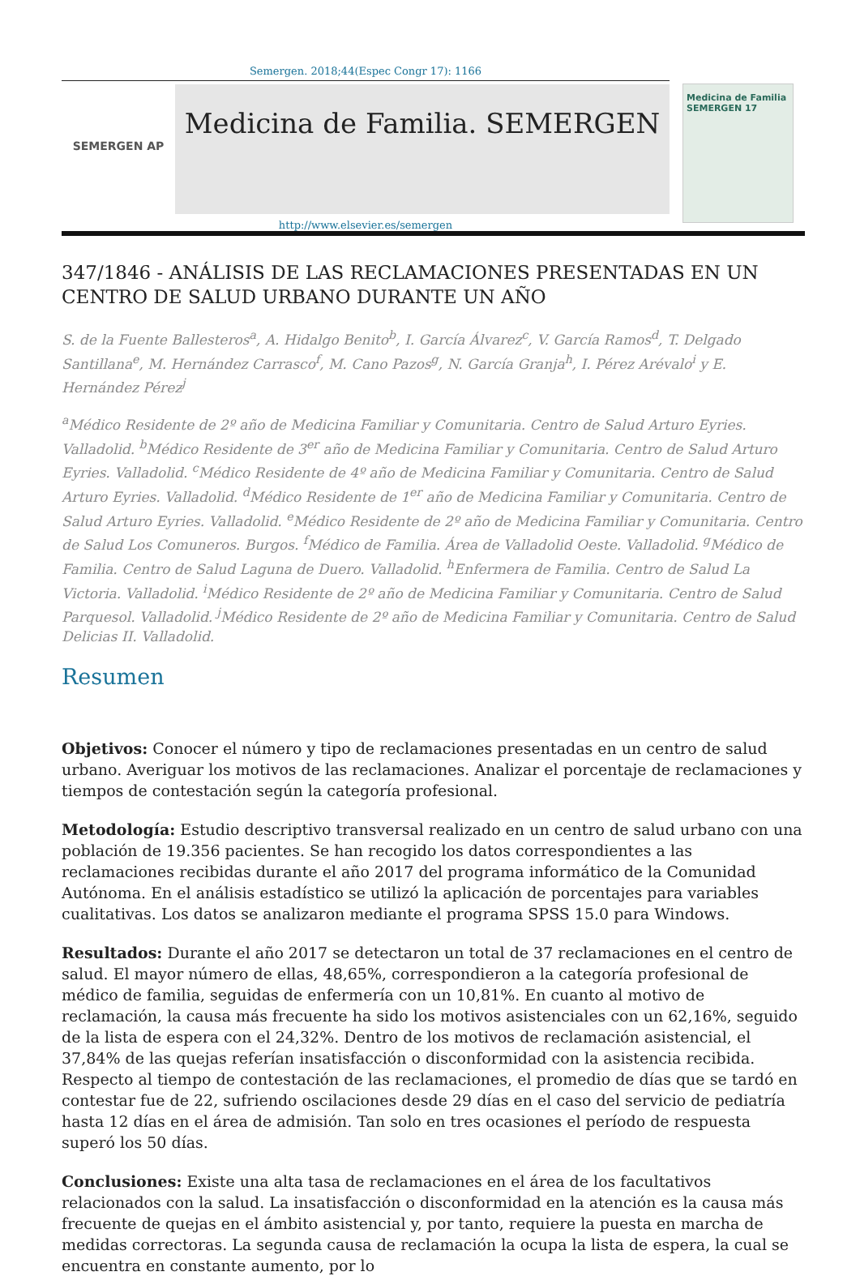Semergen. 2018;44(Espec Congr 17): 1166
SEMERGEN AP
Medicina de Familia. SEMERGEN
Medicina de Familia
SEMERGEN 17
http://www.elsevier.es/semergen
347/1846 - ANÁLISIS DE LAS RECLAMACIONES PRESENTADAS EN UN CENTRO DE SALUD URBANO DURANTE UN AÑO
S. de la Fuente Ballesteros<sup>a</sup>, A. Hidalgo Benito<sup>b</sup>, I. García Álvarez<sup>c</sup>, V. García Ramos<sup>d</sup>, T. Delgado Santillana<sup>e</sup>, M. Hernández Carrasco<sup>f</sup>, M. Cano Pazos<sup>g</sup>, N. García Granja<sup>h</sup>, I. Pérez Arévalo<sup>i</sup> y E. Hernández Pérez<sup>j</sup>
<sup>a</sup> Médico Residente de 2º año de Medicina Familiar y Comunitaria. Centro de Salud Arturo Eyries. Valladolid. <sup>b</sup>Médico Residente de 3<sup>er</sup> año de Medicina Familiar y Comunitaria. Centro de Salud Arturo Eyries. Valladolid. <sup>c</sup>Médico Residente de 4º año de Medicina Familiar y Comunitaria. Centro de Salud Arturo Eyries. Valladolid. <sup>d</sup>Médico Residente de 1<sup>er</sup> año de Medicina Familiar y Comunitaria. Centro de Salud Arturo Eyries. Valladolid. <sup>e</sup>Médico Residente de 2º año de Medicina Familiar y Comunitaria. Centro de Salud Los Comuneros. Burgos. <sup>f</sup>Médico de Familia. Área de Valladolid Oeste. Valladolid. <sup>g</sup>Médico de Familia. Centro de Salud Laguna de Duero. Valladolid. <sup>h</sup>Enfermera de Familia. Centro de Salud La Victoria. Valladolid. <sup>i</sup>Médico Residente de 2º año de Medicina Familiar y Comunitaria. Centro de Salud Parquesol. Valladolid. <sup>j</sup>Médico Residente de 2º año de Medicina Familiar y Comunitaria. Centro de Salud Delicias II. Valladolid.
Resumen
Objetivos: Conocer el número y tipo de reclamaciones presentadas en un centro de salud urbano. Averiguar los motivos de las reclamaciones. Analizar el porcentaje de reclamaciones y tiempos de contestación según la categoría profesional.
Metodología: Estudio descriptivo transversal realizado en un centro de salud urbano con una población de 19.356 pacientes. Se han recogido los datos correspondientes a las reclamaciones recibidas durante el año 2017 del programa informático de la Comunidad Autónoma. En el análisis estadístico se utilizó la aplicación de porcentajes para variables cualitativas. Los datos se analizaron mediante el programa SPSS 15.0 para Windows.
Resultados: Durante el año 2017 se detectaron un total de 37 reclamaciones en el centro de salud. El mayor número de ellas, 48,65%, correspondieron a la categoría profesional de médico de familia, seguidas de enfermería con un 10,81%. En cuanto al motivo de reclamación, la causa más frecuente ha sido los motivos asistenciales con un 62,16%, seguido de la lista de espera con el 24,32%. Dentro de los motivos de reclamación asistencial, el 37,84% de las quejas referían insatisfacción o disconformidad con la asistencia recibida. Respecto al tiempo de contestación de las reclamaciones, el promedio de días que se tardó en contestar fue de 22, sufriendo oscilaciones desde 29 días en el caso del servicio de pediatría hasta 12 días en el área de admisión. Tan solo en tres ocasiones el período de respuesta superó los 50 días.
Conclusiones: Existe una alta tasa de reclamaciones en el área de los facultativos relacionados con la salud. La insatisfacción o disconformidad en la atención es la causa más frecuente de quejas en el ámbito asistencial y, por tanto, requiere la puesta en marcha de medidas correctoras. La segunda causa de reclamación la ocupa la lista de espera, la cual se encuentra en constante aumento, por lo